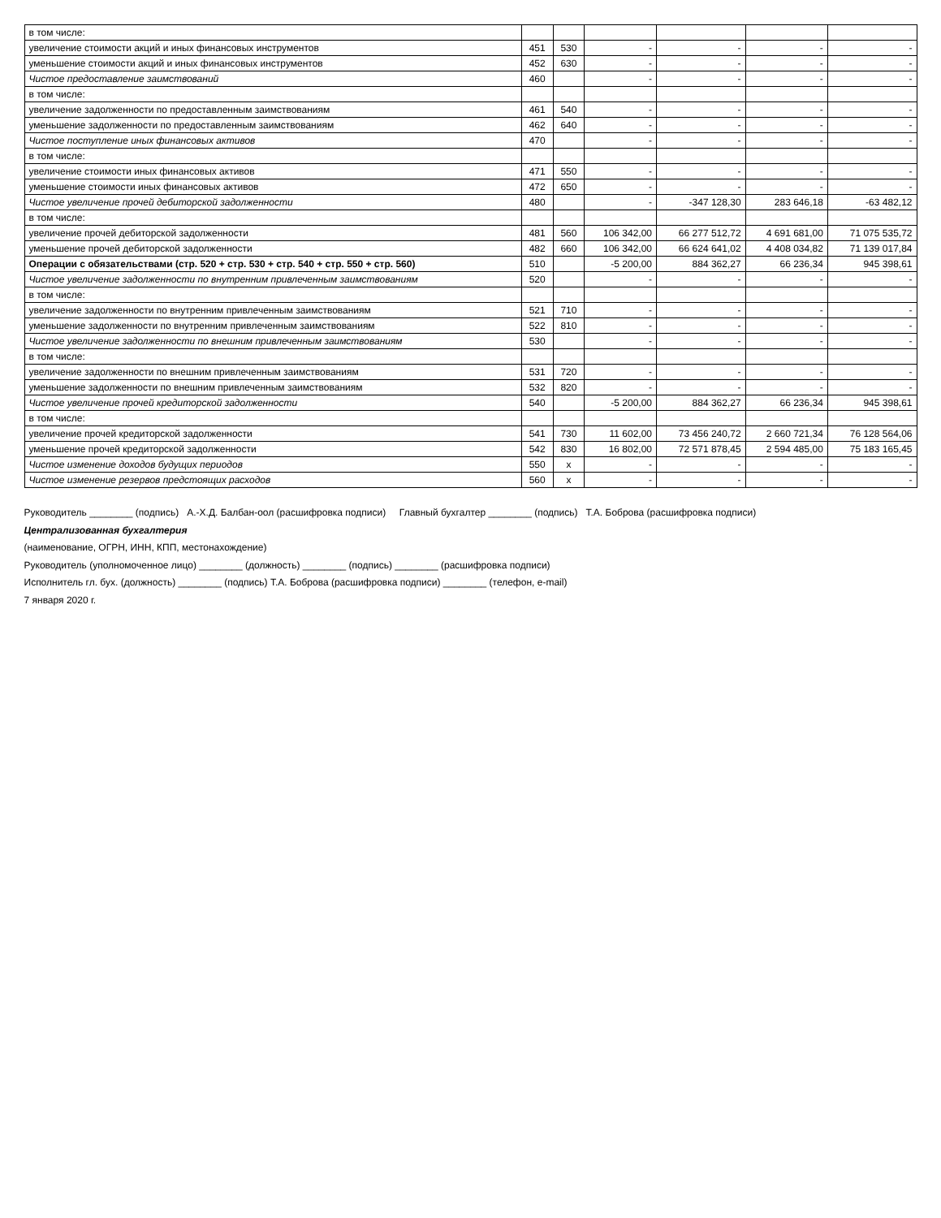| в том числе: | | | | | | |
| увеличение стоимости акций и иных финансовых инструментов | 451 | 530 | - | - | - | - |
| уменьшение стоимости акций и иных финансовых инструментов | 452 | 630 | - | - | - | - |
| Чистое предоставление заимствований | 460 | | - | - | - | - |
| в том числе: | | | | | | |
| увеличение задолженности по предоставленным заимствованиям | 461 | 540 | - | - | - | - |
| уменьшение задолженности по предоставленным заимствованиям | 462 | 640 | - | - | - | - |
| Чистое поступление иных финансовых активов | 470 | | - | - | - | - |
| в том числе: | | | | | | |
| увеличение стоимости иных финансовых активов | 471 | 550 | - | - | - | - |
| уменьшение стоимости иных финансовых активов | 472 | 650 | - | - | - | - |
| Чистое увеличение прочей дебиторской задолженности | 480 | | - | -347 128,30 | 283 646,18 | -63 482,12 |
| в том числе: | | | | | | |
| увеличение прочей дебиторской задолженности | 481 | 560 | 106 342,00 | 66 277 512,72 | 4 691 681,00 | 71 075 535,72 |
| уменьшение прочей дебиторской задолженности | 482 | 660 | 106 342,00 | 66 624 641,02 | 4 408 034,82 | 71 139 017,84 |
| Операции с обязательствами (стр. 520 + стр. 530 + стр. 540 + стр. 550 + стр. 560) | 510 | | -5 200,00 | 884 362,27 | 66 236,34 | 945 398,61 |
| Чистое увеличение задолженности по внутренним привлеченным заимствованиям | 520 | | - | - | - | - |
| в том числе: | | | | | | |
| увеличение задолженности по внутренним привлеченным заимствованиям | 521 | 710 | - | - | - | - |
| уменьшение задолженности по внутренним привлеченным заимствованиям | 522 | 810 | - | - | - | - |
| Чистое увеличение задолженности по внешним привлеченным заимствованиям | 530 | | - | - | - | - |
| в том числе: | | | | | | |
| увеличение задолженности по внешним привлеченным заимствованиям | 531 | 720 | - | - | - | - |
| уменьшение задолженности по внешним привлеченным заимствованиям | 532 | 820 | - | - | - | - |
| Чистое увеличение прочей кредиторской задолженности | 540 | | -5 200,00 | 884 362,27 | 66 236,34 | 945 398,61 |
| в том числе: | | | | | | |
| увеличение прочей кредиторской задолженности | 541 | 730 | 11 602,00 | 73 456 240,72 | 2 660 721,34 | 76 128 564,06 |
| уменьшение прочей кредиторской задолженности | 542 | 830 | 16 802,00 | 72 571 878,45 | 2 594 485,00 | 75 183 165,45 |
| Чистое изменение доходов будущих периодов | 550 | x | - | - | - | - |
| Чистое изменение резервов предстоящих расходов | 560 | x | - | - | - | - |
Руководитель ________ (подпись) А.-Х.Д. Балбан-оол (расшифровка подписи) Главный бухгалтер ________ (подпись) Т.А. Боброва (расшифровка подписи)
Централизованная бухгалтерия
(наименование, ОГРН, ИНН, КПП, местонахождение)
Руководитель (уполномоченное лицо) ________ (должность) ________ (подпись) ________ (расшифровка подписи)
Исполнитель гл. бух. (должность) ________ (подпись) Т.А. Боброва (расшифровка подписи) ________ (телефон, e-mail)
7 января 2020 г.